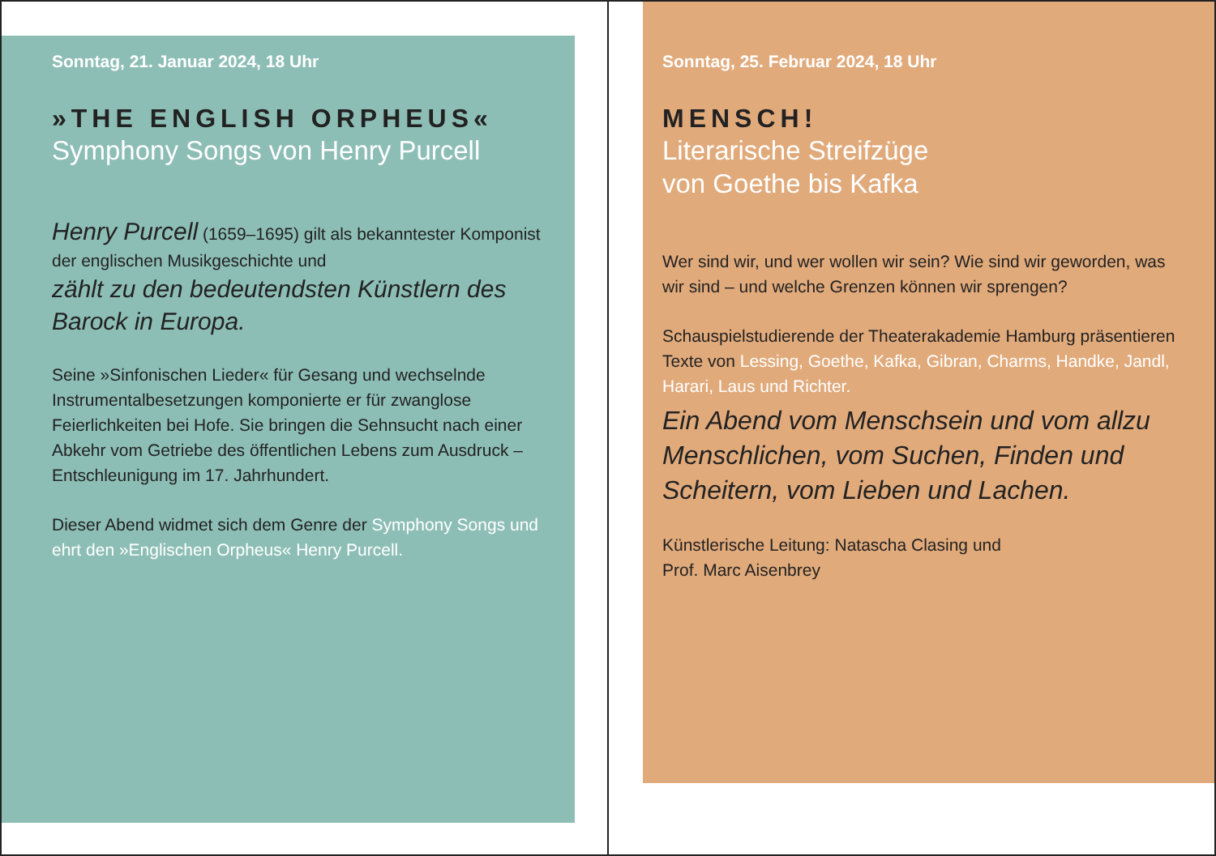Sonntag, 21. Januar 2024, 18 Uhr
»THE ENGLISH ORPHEUS«
Symphony Songs von Henry Purcell
Henry Purcell (1659–1695) gilt als bekanntester Komponist der englischen Musikgeschichte und
zählt zu den bedeutendsten Künstlern des Barock in Europa.
Seine »Sinfonischen Lieder« für Gesang und wechselnde Instrumentalbesetzungen komponierte er für zwanglose Feierlichkeiten bei Hofe. Sie bringen die Sehnsucht nach einer Abkehr vom Getriebe des öffentlichen Lebens zum Ausdruck – Entschleunigung im 17. Jahrhundert.
Dieser Abend widmet sich dem Genre der Symphony Songs und ehrt den »Englischen Orpheus« Henry Purcell.
Sonntag, 25. Februar 2024, 18 Uhr
MENSCH!
Literarische Streifzüge
von Goethe bis Kafka
Wer sind wir, und wer wollen wir sein? Wie sind wir geworden, was wir sind – und welche Grenzen können wir sprengen?
Schauspielstudierende der Theaterakademie Hamburg präsentieren Texte von Lessing, Goethe, Kafka, Gibran, Charms, Handke, Jandl, Harari, Laus und Richter.
Ein Abend vom Menschsein und vom allzu Menschlichen, vom Suchen, Finden und Scheitern, vom Lieben und Lachen.
Künstlerische Leitung: Natascha Clasing und
Prof. Marc Aisenbrey